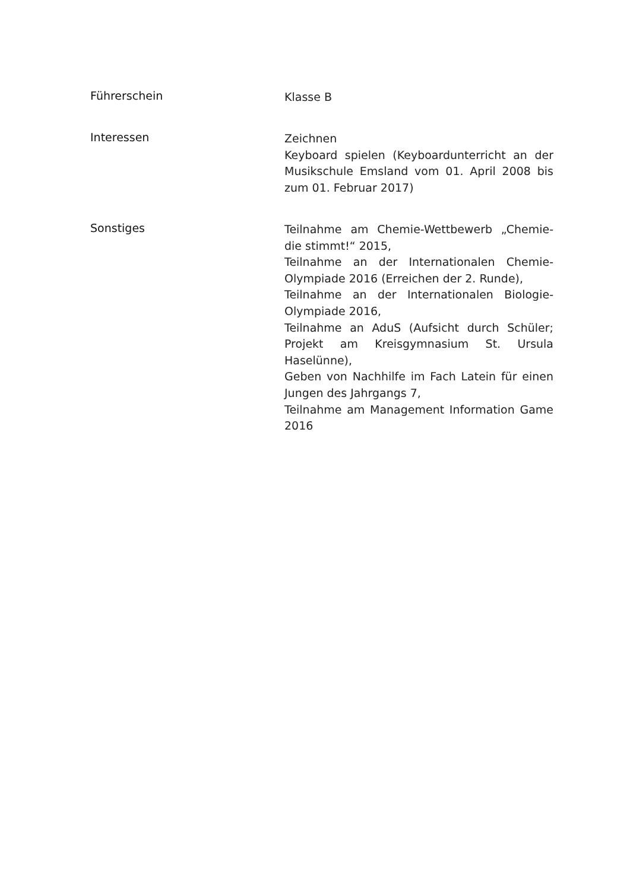Führerschein
Klasse B
Interessen
Zeichnen
Keyboard spielen (Keyboardunterricht an der Musikschule Emsland vom 01. April 2008 bis zum 01. Februar 2017)
Sonstiges
Teilnahme am Chemie-Wettbewerb „Chemie- die stimmt!“ 2015,
Teilnahme an der Internationalen Chemie-Olympiade 2016 (Erreichen der 2. Runde),
Teilnahme an der Internationalen Biologie-Olympiade 2016,
Teilnahme an AduS (Aufsicht durch Schüler; Projekt am Kreisgymnasium St. Ursula Haselünne),
Geben von Nachhilfe im Fach Latein für einen Jungen des Jahrgangs 7,
Teilnahme am Management Information Game 2016